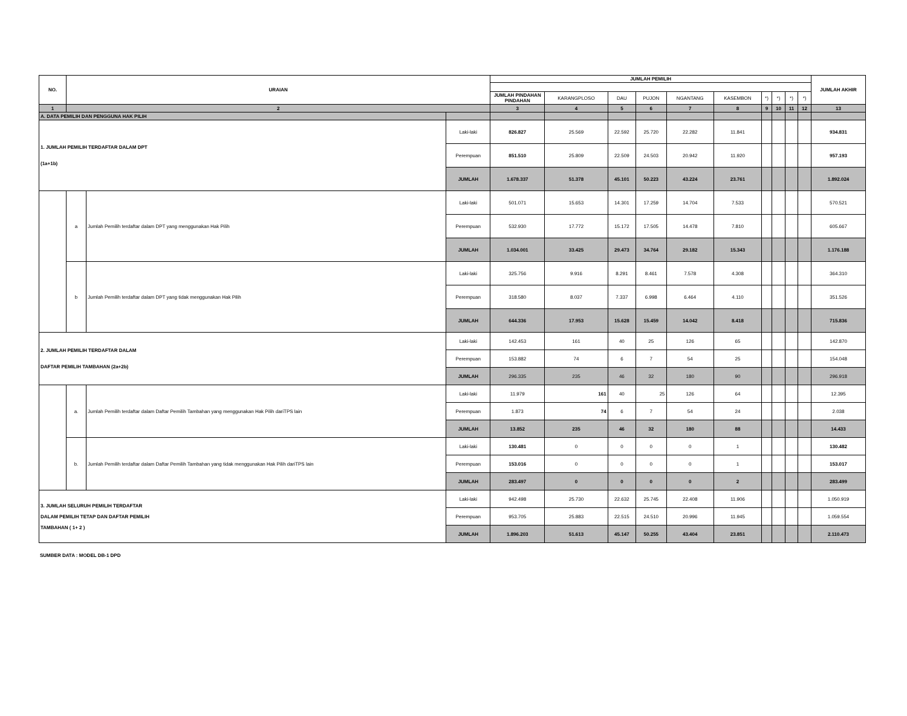| NO. | URAIAN | | | JUMLAH PEMILIH | | | | | | | | | | JUMLAH AKHIR |
| --- | --- | --- | --- | --- | --- | --- | --- | --- | --- | --- | --- | --- | --- | --- |
| | | | | JUMLAH PINDAHAN PINDAHAN | KARANGPLOSO | DAU | PUJON | NGANTANG | KASEMBON | *) | *) | *) | *) | |
| 1 | 2 | | | 3 | 4 | 5 | 6 | 7 | 8 | 9 | 10 | 11 | 12 | 13 |
| A. DATA PEMILIH DAN PENGGUNA HAK PILIH | | | | | | | | | | | | | | |
| 1. JUMLAH PEMILIH TERDAFTAR DALAM DPT (1a+1b) | | | Laki-laki | 826.827 | 25.569 | 22.592 | 25.720 | 22.282 | 11.841 | | | | | 934.831 |
| | | | Perempuan | 851.510 | 25.809 | 22.509 | 24.503 | 20.942 | 11.920 | | | | | 957.193 |
| | | | JUMLAH | 1.678.337 | 51.378 | 45.101 | 50.223 | 43.224 | 23.761 | | | | | 1.892.024 |
| | a | Jumlah Pemilih terdaftar dalam DPT yang menggunakan Hak Pilih | Laki-laki | 501.071 | 15.653 | 14.301 | 17.259 | 14.704 | 7.533 | | | | | 570.521 |
| | | | Perempuan | 532.930 | 17.772 | 15.172 | 17.505 | 14.478 | 7.810 | | | | | 605.667 |
| | | | JUMLAH | 1.034.001 | 33.425 | 29.473 | 34.764 | 29.182 | 15.343 | | | | | 1.176.188 |
| | b | Jumlah Pemilih terdaftar dalam DPT yang tidak menggunakan Hak Pilih | Laki-laki | 325.756 | 9.916 | 8.291 | 8.461 | 7.578 | 4.308 | | | | | 364.310 |
| | | | Perempuan | 318.580 | 8.037 | 7.337 | 6.998 | 6.464 | 4.110 | | | | | 351.526 |
| | | | JUMLAH | 644.336 | 17.953 | 15.628 | 15.459 | 14.042 | 8.418 | | | | | 715.836 |
| 2. JUMLAH PEMILIH TERDAFTAR DALAM DAFTAR PEMILIH TAMBAHAN (2a+2b) | | | Laki-laki | 142.453 | 161 | 40 | 25 | 126 | 65 | | | | | 142.870 |
| | | | Perempuan | 153.882 | 74 | 6 | 7 | 54 | 25 | | | | | 154.048 |
| | | | JUMLAH | 296.335 | 235 | 46 | 32 | 180 | 90 | | | | | 296.918 |
| | a. | Jumlah Pemilih terdaftar dalam Daftar Pemilih Tambahan yang menggunakan Hak Pilih dariTPS lain | Laki-laki | 11.979 | 161 | 40 | 25 | 126 | 64 | | | | | 12.395 |
| | | | Perempuan | 1.873 | 74 | 6 | 7 | 54 | 24 | | | | | 2.038 |
| | | | JUMLAH | 13.852 | 235 | 46 | 32 | 180 | 88 | | | | | 14.433 |
| | b. | Jumlah Pemilih terdaftar dalam Daftar Pemilih Tambahan yang tidak menggunakan Hak Pilih dariTPS lain | Laki-laki | 130.481 | 0 | 0 | 0 | 0 | 1 | | | | | 130.482 |
| | | | Perempuan | 153.016 | 0 | 0 | 0 | 0 | 1 | | | | | 153.017 |
| | | | JUMLAH | 283.497 | 0 | 0 | 0 | 0 | 2 | | | | | 283.499 |
| 3. JUMLAH SELURUH PEMILIH TERDAFTAR DALAM PEMILIH TETAP DAN DAFTAR PEMILIH TAMBAHAN ( 1+ 2 ) | | | Laki-laki | 942.498 | 25.730 | 22.632 | 25.745 | 22.408 | 11.906 | | | | | 1.050.919 |
| | | | Perempuan | 953.705 | 25.883 | 22.515 | 24.510 | 20.996 | 11.945 | | | | | 1.059.554 |
| | | | JUMLAH | 1.896.203 | 51.613 | 45.147 | 50.255 | 43.404 | 23.851 | | | | | 2.110.473 |
SUMBER DATA : MODEL DB-1 DPD